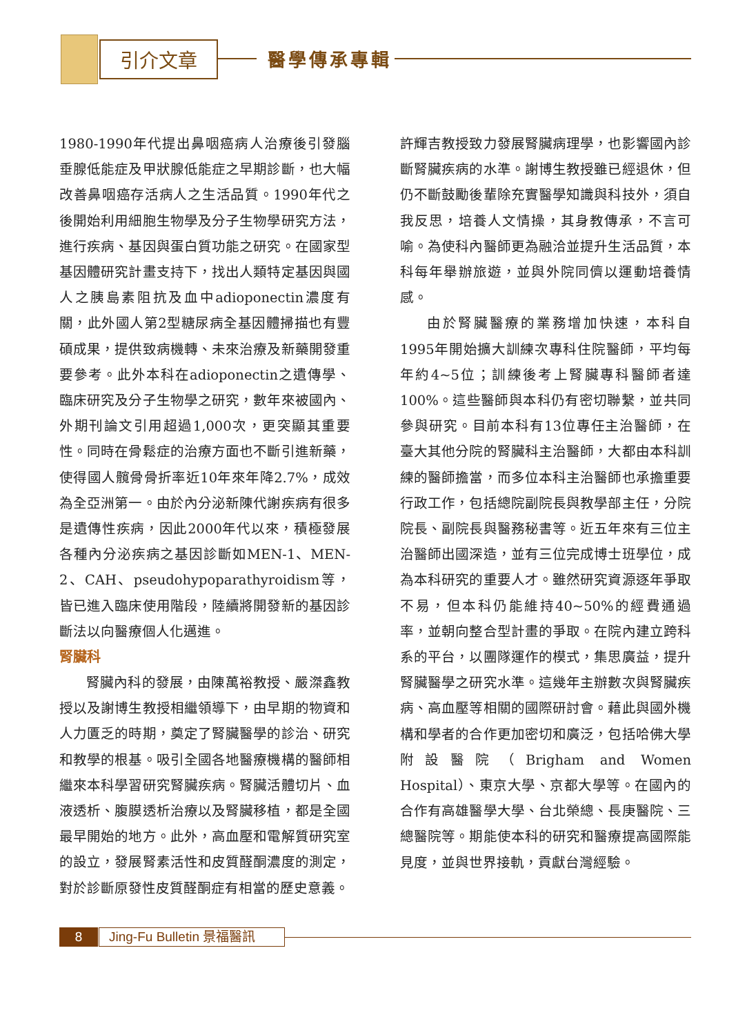引介文章 醫學傳承專輯
1980-1990年代提出鼻咽癌病人治療後引發腦垂腺低能症及甲狀腺低能症之早期診斷，也大幅改善鼻咽癌存活病人之生活品質。1990年代之後開始利用細胞生物學及分子生物學研究方法，進行疾病、基因與蛋白質功能之研究。在國家型基因體研究計畫支持下，找出人類特定基因與國人之胰島素阻抗及血中adioponectin濃度有關，此外國人第2型糖尿病全基因體掃描也有豐碩成果，提供致病機轉、未來治療及新藥開發重要參考。此外本科在adioponectin之遺傳學、臨床研究及分子生物學之研究，數年來被國內、外期刊論文引用超過1,000次，更突顯其重要性。同時在骨鬆症的治療方面也不斷引進新藥，使得國人髖骨骨折率近10年來年降2.7%，成效為全亞洲第一。由於內分泌新陳代謝疾病有很多是遺傳性疾病，因此2000年代以來，積極發展各種內分泌疾病之基因診斷如MEN-1、MEN-2、CAH、pseudohypoparathyroidism等，皆已進入臨床使用階段，陸續將開發新的基因診斷法以向醫療個人化邁進。
腎臟科
腎臟內科的發展，由陳萬裕教授、嚴滐鑫教授以及謝博生教授相繼領導下，由早期的物資和人力匱乏的時期，奠定了腎臟醫學的診治、研究和教學的根基。吸引全國各地醫療機構的醫師相繼來本科學習研究腎臟疾病。腎臟活體切片、血液透析、腹膜透析治療以及腎臟移植，都是全國最早開始的地方。此外，高血壓和電解質研究室的設立，發展腎素活性和皮質醛酮濃度的測定，對於診斷原發性皮質醛酮症有相當的歷史意義。
許輝吉教授致力發展腎臟病理學，也影響國內診斷腎臟疾病的水準。謝博生教授雖已經退休，但仍不斷鼓勵後輩除充實醫學知識與科技外，須自我反思，培養人文情操，其身教傳承，不言可喻。為使科內醫師更為融洽並提升生活品質，本科每年舉辦旅遊，並與外院同儕以運動培養情感。
由於腎臟醫療的業務增加快速，本科自1995年開始擴大訓練次專科住院醫師，平均每年約4~5位；訓練後考上腎臟專科醫師者達100%。這些醫師與本科仍有密切聯繫，並共同參與研究。目前本科有13位專任主治醫師，在臺大其他分院的腎臟科主治醫師，大都由本科訓練的醫師擔當，而多位本科主治醫師也承擔重要行政工作，包括總院副院長與教學部主任，分院院長、副院長與醫務秘書等。近五年來有三位主治醫師出國深造，並有三位完成博士班學位，成為本科研究的重要人才。雖然研究資源逐年爭取不易，但本科仍能維持40~50%的經費通過率，並朝向整合型計畫的爭取。在院內建立跨科系的平台，以團隊運作的模式，集思廣益，提升腎臟醫學之研究水準。這幾年主辦數次與腎臟疾病、高血壓等相關的國際研討會。藉此與國外機構和學者的合作更加密切和廣泛，包括哈佛大學附設醫院（Brigham and Women Hospital）、東京大學、京都大學等。在國內的合作有高雄醫學大學、台北榮總、長庚醫院、三總醫院等。期能使本科的研究和醫療提高國際能見度，並與世界接軌，貢獻台灣經驗。
8
Jing-Fu Bulletin 景福醫訊